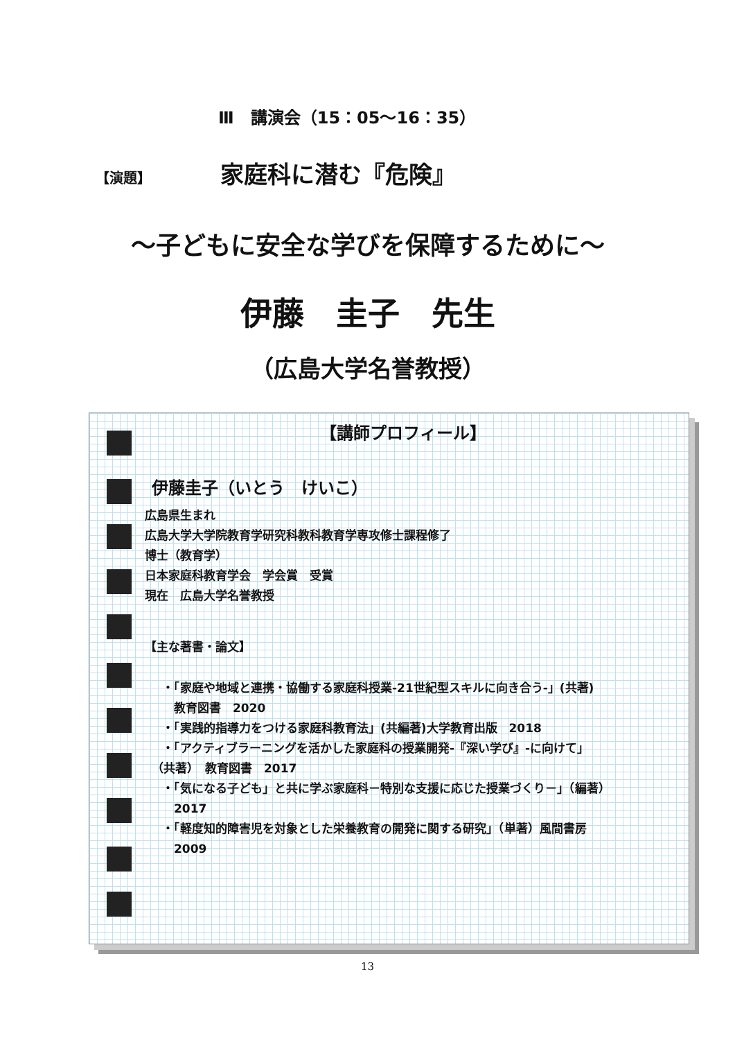Ⅲ　講演会（15：05〜16：35）
【演題】 家庭科に潜む『危険』
〜子どもに安全な学びを保障するために〜
伊藤　圭子　先生
（広島大学名誉教授）
【講師プロフィール】
伊藤圭子（いとう　けいこ）
広島県生まれ
広島大学大学院教育学研究科教科教育学専攻修士課程修了
博士（教育学）
日本家庭科教育学会　学会賞　受賞
現在　広島大学名誉教授
【主な著書・論文】
・「家庭や地域と連携・協働する家庭科授業-21世紀型スキルに向き合う-」(共著)
　教育図書　2020
・「実践的指導力をつける家庭科教育法」(共編著)大学教育出版　2018
・「アクティブラーニングを活かした家庭科の授業開発-『深い学び』-に向けて」
（共著）　教育図書　2017
・「気になる子ども」と共に学ぶ家庭科－特別な支援に応じた授業づくり－」（編著）
　2017
・「軽度知的障害児を対象とした栄養教育の開発に関する研究」（単著）風間書房
　2009
13